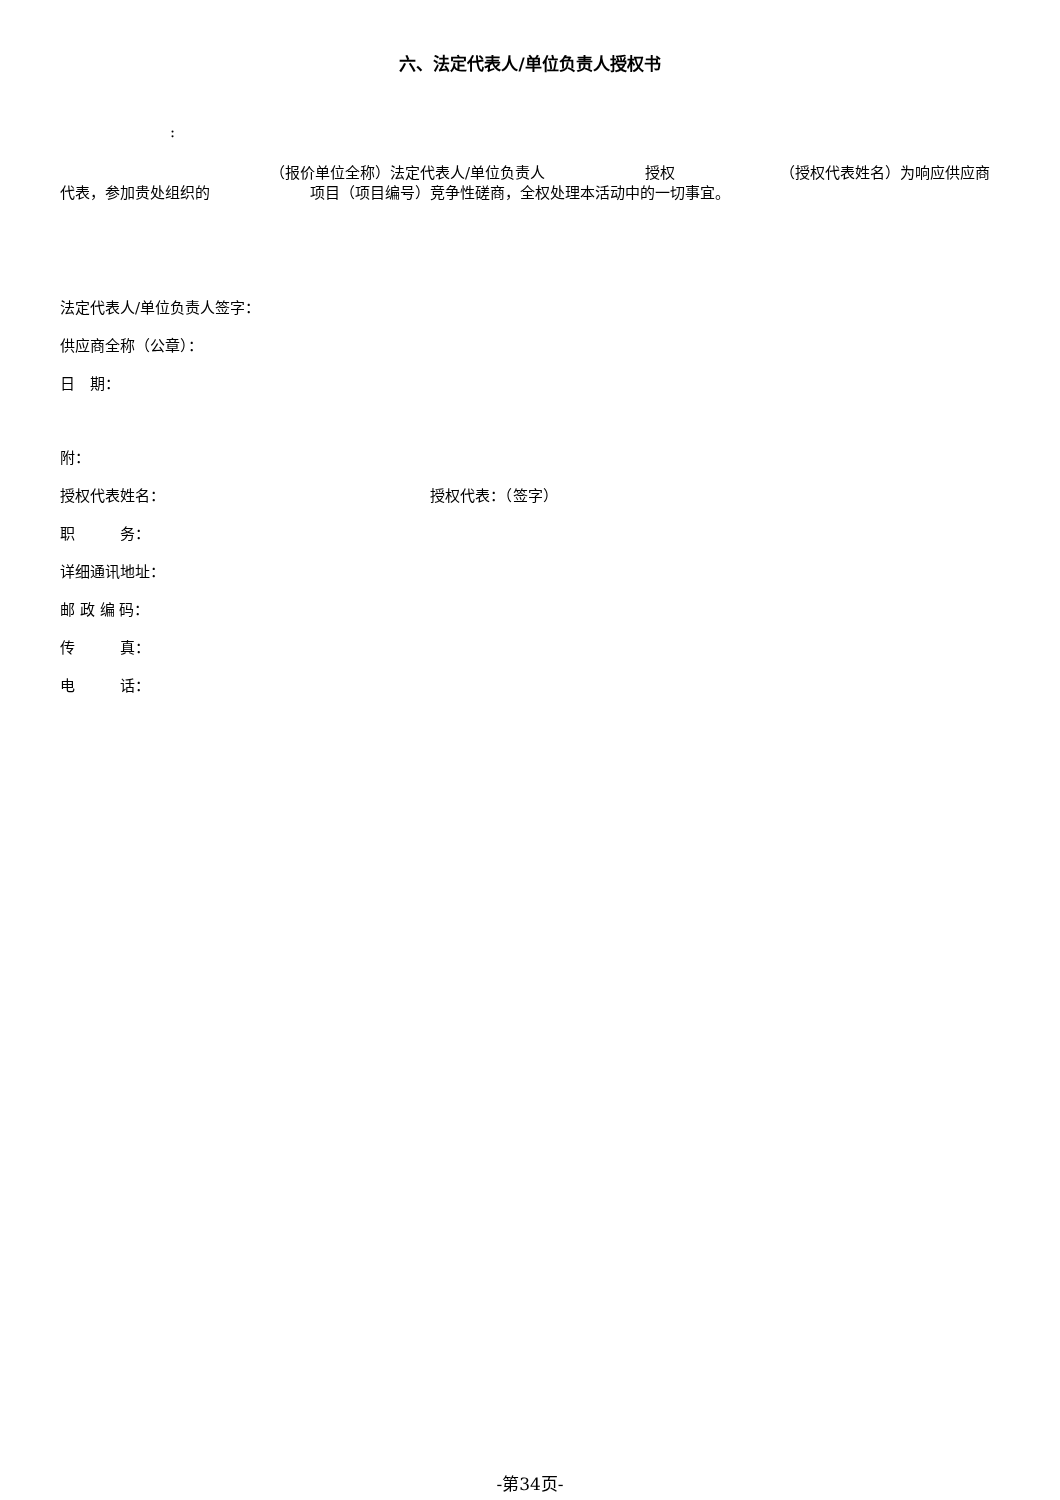六、法定代表人/单位负责人授权书
:
（报价单位全称）法定代表人/单位负责人 授权 （授权代表姓名）为响应供应商代表，参加贵处组织的 项目（项目编号）竞争性磋商，全权处理本活动中的一切事宜。
法定代表人/单位负责人签字：
供应商全称（公章）：
日　期：
附：
授权代表姓名： 授权代表：（签字）
职　　　务：
详细通讯地址：
邮 政 编 码：
传　　　真：
电　　　话：
-第34页-